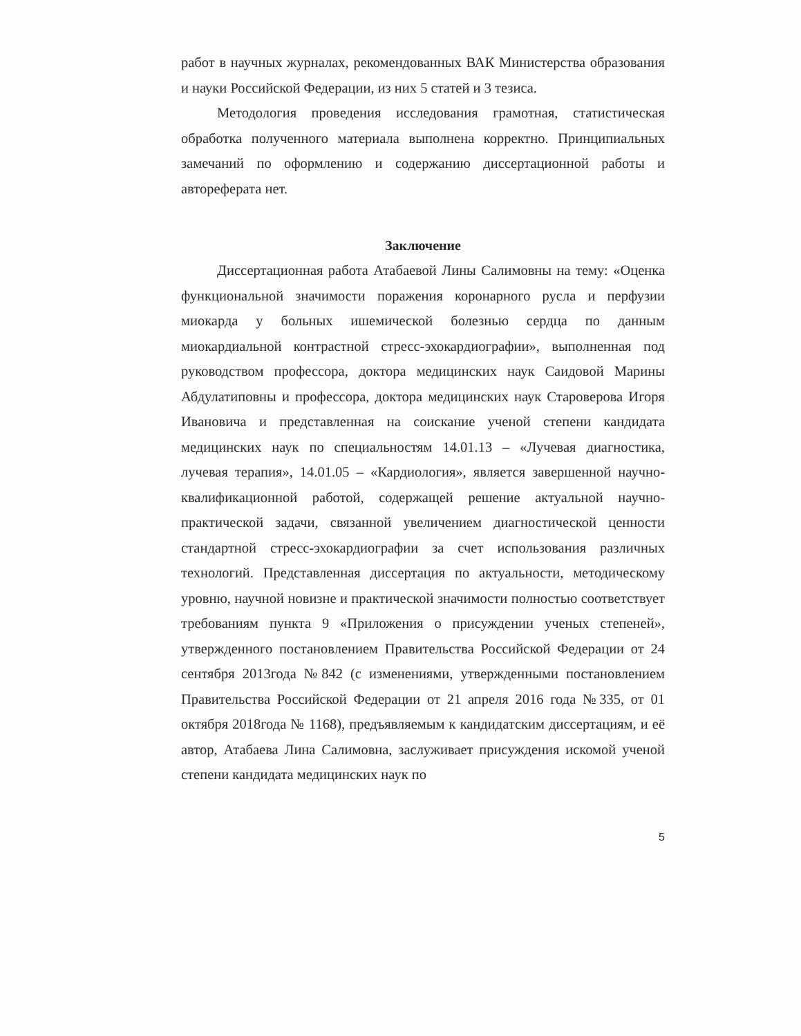работ в научных журналах, рекомендованных ВАК Министерства образования и науки Российской Федерации, из них 5 статей и 3 тезиса.
Методология проведения исследования грамотная, статистическая обработка полученного материала выполнена корректно. Принципиальных замечаний по оформлению и содержанию диссертационной работы и автореферата нет.
Заключение
Диссертационная работа Атабаевой Лины Салимовны на тему: «Оценка функциональной значимости поражения коронарного русла и перфузии миокарда у больных ишемической болезнью сердца по данным миокардиальной контрастной стресс-эхокардиографии», выполненная под руководством профессора, доктора медицинских наук Саидовой Марины Абдулатиповны и профессора, доктора медицинских наук Староверова Игоря Ивановича и представленная на соискание ученой степени кандидата медицинских наук по специальностям 14.01.13 – «Лучевая диагностика, лучевая терапия», 14.01.05 – «Кардиология», является завершенной научно-квалификационной работой, содержащей решение актуальной научно-практической задачи, связанной увеличением диагностической ценности стандартной стресс-эхокардиографии за счет использования различных технологий. Представленная диссертация по актуальности, методическому уровню, научной новизне и практической значимости полностью соответствует требованиям пункта 9 «Приложения о присуждении ученых степеней», утвержденного постановлением Правительства Российской Федерации от 24 сентября 2013года №842 (с изменениями, утвержденными постановлением Правительства Российской Федерации от 21 апреля 2016 года №335, от 01 октября 2018года № 1168), предъявляемым к кандидатским диссертациям, и её автор, Атабаева Лина Салимовна, заслуживает присуждения искомой ученой степени кандидата медицинских наук по
5